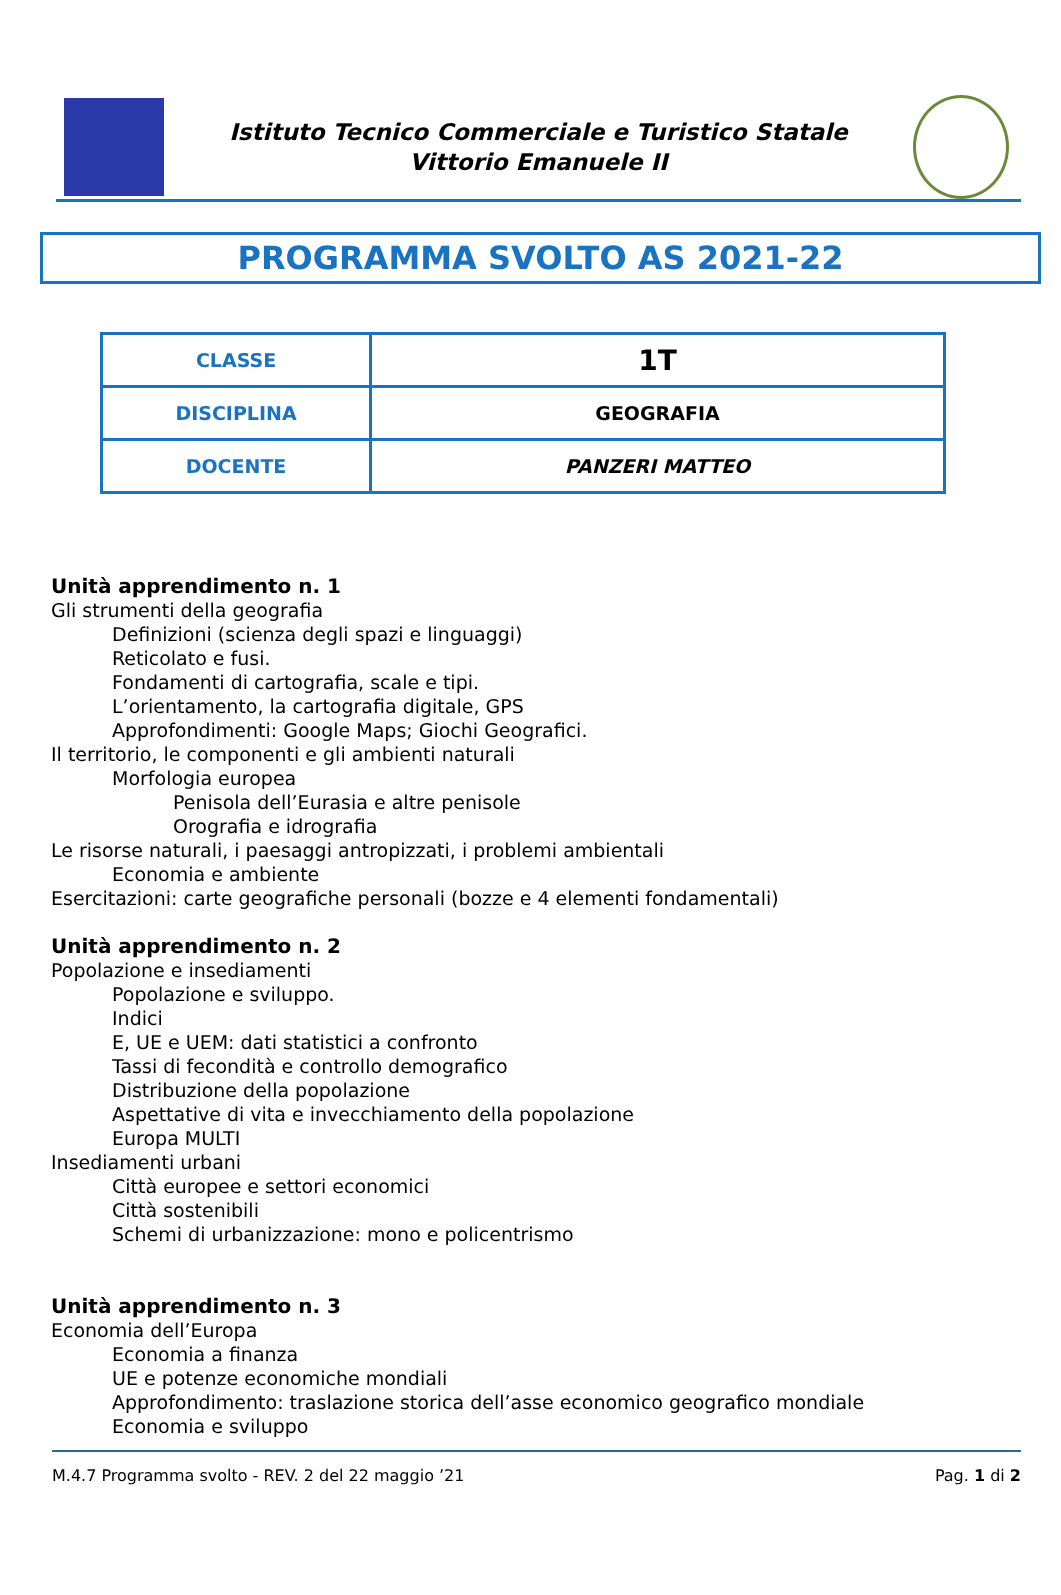Istituto Tecnico Commerciale e Turistico Statale
Vittorio Emanuele II
PROGRAMMA SVOLTO AS 2021-22
| CLASSE | 1T |
| DISCIPLINA | GEOGRAFIA |
| DOCENTE | PANZERI MATTEO |
Unità apprendimento n. 1
Gli strumenti della geografia
Definizioni (scienza degli spazi e linguaggi)
Reticolato e fusi.
Fondamenti di cartografia, scale e tipi.
L’orientamento, la cartografia digitale, GPS
Approfondimenti: Google Maps; Giochi Geografici.
Il territorio, le componenti e gli ambienti naturali
Morfologia europea
Penisola dell’Eurasia e altre penisole
Orografia e idrografia
Le risorse naturali, i paesaggi antropizzati, i problemi ambientali
Economia e ambiente
Esercitazioni: carte geografiche personali (bozze e 4 elementi fondamentali)
Unità apprendimento n. 2
Popolazione e insediamenti
Popolazione e sviluppo.
Indici
E, UE e UEM: dati statistici a confronto
Tassi di fecondità e controllo demografico
Distribuzione della popolazione
Aspettative di vita e invecchiamento della popolazione
Europa MULTI
Insediamenti urbani
Città europee e settori economici
Città sostenibili
Schemi di urbanizzazione: mono e policentrismo
Unità apprendimento n. 3
Economia dell’Europa
Economia a finanza
UE e potenze economiche mondiali
Approfondimento: traslazione storica dell’asse economico geografico mondiale
Economia e sviluppo
M.4.7 Programma svolto - REV. 2 del 22 maggio ’21 Pag. 1 di 2